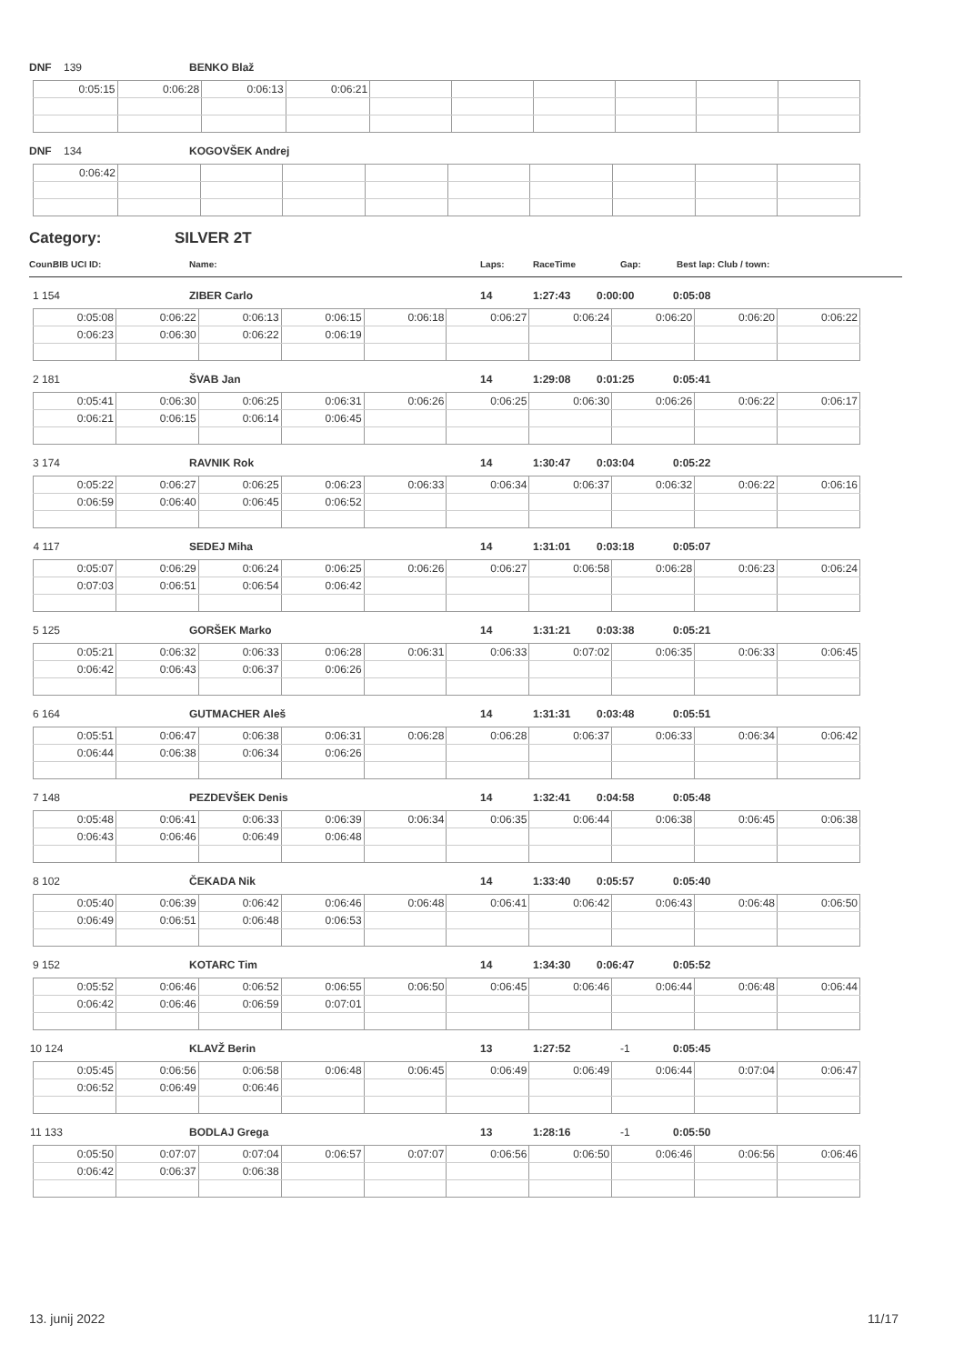DNF 139 BENKO Blaž
| 0:05:15 | 0:06:28 | 0:06:13 | 0:06:21 | | | | | | |
DNF 134 KOGOVŠEK Andrej
| 0:06:42 | | | | | | | | | |
Category: SILVER 2T
Coun.: BIB UCI ID: Name: Laps: RaceTime Gap: Best lap: Club / town:
1 154 ZIBER Carlo 14 1:27:43 0:00:00 0:05:08
| 0:05:08 | 0:06:22 | 0:06:13 | 0:06:15 | 0:06:18 | 0:06:27 | 0:06:24 | 0:06:20 | 0:06:20 | 0:06:22 |
| 0:06:23 | 0:06:30 | 0:06:22 | 0:06:19 | | | | | | |
2 181 ŠVAB Jan 14 1:29:08 0:01:25 0:05:41
| 0:05:41 | 0:06:30 | 0:06:25 | 0:06:31 | 0:06:26 | 0:06:25 | 0:06:30 | 0:06:26 | 0:06:22 | 0:06:17 |
| 0:06:21 | 0:06:15 | 0:06:14 | 0:06:45 | | | | | | |
3 174 RAVNIK Rok 14 1:30:47 0:03:04 0:05:22
| 0:05:22 | 0:06:27 | 0:06:25 | 0:06:23 | 0:06:33 | 0:06:34 | 0:06:37 | 0:06:32 | 0:06:22 | 0:06:16 |
| 0:06:59 | 0:06:40 | 0:06:45 | 0:06:52 | | | | | | |
4 117 SEDEJ Miha 14 1:31:01 0:03:18 0:05:07
| 0:05:07 | 0:06:29 | 0:06:24 | 0:06:25 | 0:06:26 | 0:06:27 | 0:06:58 | 0:06:28 | 0:06:23 | 0:06:24 |
| 0:07:03 | 0:06:51 | 0:06:54 | 0:06:42 | | | | | | |
5 125 GORŠEK Marko 14 1:31:21 0:03:38 0:05:21
| 0:05:21 | 0:06:32 | 0:06:33 | 0:06:28 | 0:06:31 | 0:06:33 | 0:07:02 | 0:06:35 | 0:06:33 | 0:06:45 |
| 0:06:42 | 0:06:43 | 0:06:37 | 0:06:26 | | | | | | |
6 164 GUTMACHER Aleš 14 1:31:31 0:03:48 0:05:51
| 0:05:51 | 0:06:47 | 0:06:38 | 0:06:31 | 0:06:28 | 0:06:28 | 0:06:37 | 0:06:33 | 0:06:34 | 0:06:42 |
| 0:06:44 | 0:06:38 | 0:06:34 | 0:06:26 | | | | | | |
7 148 PEZDEVŠEK Denis 14 1:32:41 0:04:58 0:05:48
| 0:05:48 | 0:06:41 | 0:06:33 | 0:06:39 | 0:06:34 | 0:06:35 | 0:06:44 | 0:06:38 | 0:06:45 | 0:06:38 |
| 0:06:43 | 0:06:46 | 0:06:49 | 0:06:48 | | | | | | |
8 102 ČEKADA Nik 14 1:33:40 0:05:57 0:05:40
| 0:05:40 | 0:06:39 | 0:06:42 | 0:06:46 | 0:06:48 | 0:06:41 | 0:06:42 | 0:06:43 | 0:06:48 | 0:06:50 |
| 0:06:49 | 0:06:51 | 0:06:48 | 0:06:53 | | | | | | |
9 152 KOTARC Tim 14 1:34:30 0:06:47 0:05:52
| 0:05:52 | 0:06:46 | 0:06:52 | 0:06:55 | 0:06:50 | 0:06:45 | 0:06:46 | 0:06:44 | 0:06:48 | 0:06:44 |
| 0:06:42 | 0:06:46 | 0:06:59 | 0:07:01 | | | | | | |
10 124 KLAVŽ Berin 13 1:27:52 -1 0:05:45
| 0:05:45 | 0:06:56 | 0:06:58 | 0:06:48 | 0:06:45 | 0:06:49 | 0:06:49 | 0:06:44 | 0:07:04 | 0:06:47 |
| 0:06:52 | 0:06:49 | 0:06:46 | | | | | | | |
11 133 BODLAJ Grega 13 1:28:16 -1 0:05:50
| 0:05:50 | 0:07:07 | 0:07:04 | 0:06:57 | 0:07:07 | 0:06:56 | 0:06:50 | 0:06:46 | 0:06:56 | 0:06:46 |
| 0:06:42 | 0:06:37 | 0:06:38 | | | | | | | |
13. junij 2022 11/17